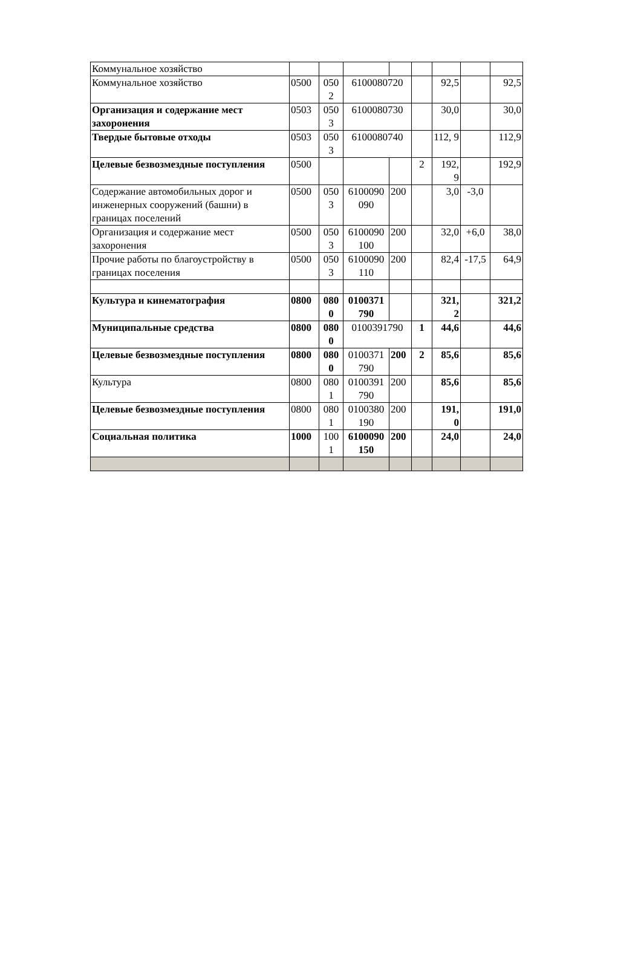| Коммунальное хозяйство | | | | | | | | |
| Коммунальное хозяйство | 0500 | 050 2 | 6100080720 | | | 92,5 | | 92,5 |
| Организация и содержание мест захоронения | 0503 | 050 3 | 6100080730 | | | 30,0 | | 30,0 |
| Твердые бытовые отходы | 0503 | 050 3 | 6100080740 | | | 112, 9 | | 112,9 |
| Целевые безвозмездные поступления | 0500 | | | | 2 | 192, 9 | | 192,9 |
| Содержание автомобильных дорог и инженерных сооружений (башни) в границах поселений | 0500 | 050 3 | 6100090 090 | 200 | | 3,0 | -3,0 | |
| Организация и содержание мест захоронения | 0500 | 050 3 | 6100090 100 | 200 | | 32,0 | +6,0 | 38,0 |
| Прочие работы по благоустройству в границах поселения | 0500 | 050 3 | 6100090 110 | 200 | | 82,4 | -17,5 | 64,9 |
| Культура и кинематография | 0800 | 080 0 | 0100371 790 | | | 321, 2 | | 321,2 |
| Муниципальные средства | 0800 | 080 0 | 0100391790 | | 1 | 44,6 | | 44,6 |
| Целевые безвозмездные поступления | 0800 | 080 0 | 0100371 790 | 200 | 2 | 85,6 | | 85,6 |
| Культура | 0800 | 080 1 | 0100391 790 | 200 | | 85,6 | | 85,6 |
| Целевые безвозмездные поступления | 0800 | 080 1 | 0100380 190 | 200 | | 191, 0 | | 191,0 |
| Социальная политика | 1000 | 100 1 | 6100090 150 | 200 | | 24,0 | | 24,0 |